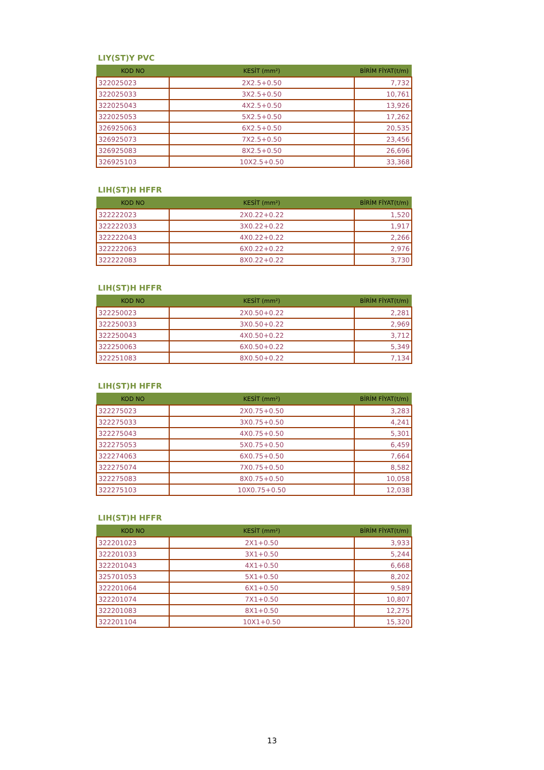LIY(ST)Y PVC
| KOD NO | KESİT (mm²) | BİRİM FİYAT(t/m) |
| --- | --- | --- |
| 322025023 | 2X2.5+0.50 | 7,732 |
| 322025033 | 3X2.5+0.50 | 10,761 |
| 322025043 | 4X2.5+0.50 | 13,926 |
| 322025053 | 5X2.5+0.50 | 17,262 |
| 326925063 | 6X2.5+0.50 | 20,535 |
| 326925073 | 7X2.5+0.50 | 23,456 |
| 326925083 | 8X2.5+0.50 | 26,696 |
| 326925103 | 10X2.5+0.50 | 33,368 |
LIH(ST)H HFFR
| KOD NO | KESİT (mm²) | BİRİM FİYAT(t/m) |
| --- | --- | --- |
| 322222023 | 2X0.22+0.22 | 1,520 |
| 322222033 | 3X0.22+0.22 | 1,917 |
| 322222043 | 4X0.22+0.22 | 2,266 |
| 322222063 | 6X0.22+0.22 | 2,976 |
| 322222083 | 8X0.22+0.22 | 3,730 |
LIH(ST)H HFFR
| KOD NO | KESİT (mm²) | BİRİM FİYAT(t/m) |
| --- | --- | --- |
| 322250023 | 2X0.50+0.22 | 2,281 |
| 322250033 | 3X0.50+0.22 | 2,969 |
| 322250043 | 4X0.50+0.22 | 3,712 |
| 322250063 | 6X0.50+0.22 | 5,349 |
| 322251083 | 8X0.50+0.22 | 7,134 |
LIH(ST)H HFFR
| KOD NO | KESİT (mm²) | BİRİM FİYAT(t/m) |
| --- | --- | --- |
| 322275023 | 2X0.75+0.50 | 3,283 |
| 322275033 | 3X0.75+0.50 | 4,241 |
| 322275043 | 4X0.75+0.50 | 5,301 |
| 322275053 | 5X0.75+0.50 | 6,459 |
| 322274063 | 6X0.75+0.50 | 7,664 |
| 322275074 | 7X0.75+0.50 | 8,582 |
| 322275083 | 8X0.75+0.50 | 10,058 |
| 322275103 | 10X0.75+0.50 | 12,038 |
LIH(ST)H HFFR
| KOD NO | KESİT (mm²) | BİRİM FİYAT(t/m) |
| --- | --- | --- |
| 322201023 | 2X1+0.50 | 3,933 |
| 322201033 | 3X1+0.50 | 5,244 |
| 322201043 | 4X1+0.50 | 6,668 |
| 325701053 | 5X1+0.50 | 8,202 |
| 322201064 | 6X1+0.50 | 9,589 |
| 322201074 | 7X1+0.50 | 10,807 |
| 322201083 | 8X1+0.50 | 12,275 |
| 322201104 | 10X1+0.50 | 15,320 |
13